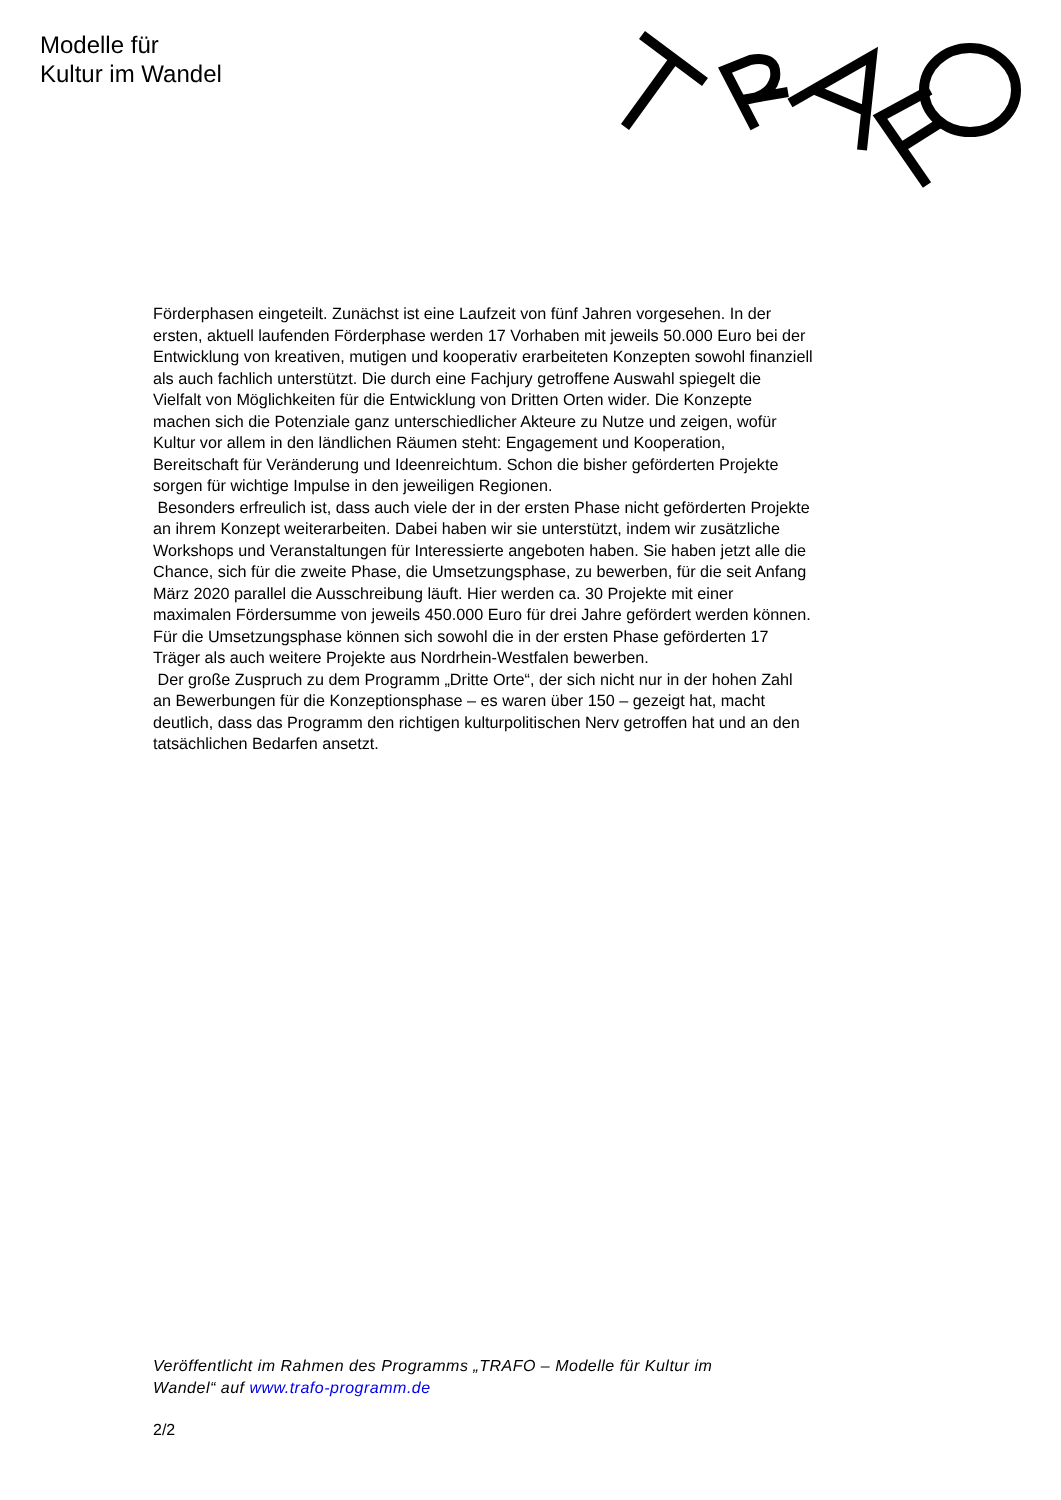Modelle für
Kultur im Wandel
Förderphasen eingeteilt. Zunächst ist eine Laufzeit von fünf Jahren vorgesehen. In der ersten, aktuell laufenden Förderphase werden 17 Vorhaben mit jeweils 50.000 Euro bei der Entwicklung von kreativen, mutigen und kooperativ erarbeiteten Konzepten sowohl finanziell als auch fachlich unterstützt. Die durch eine Fachjury getroffene Auswahl spiegelt die Vielfalt von Möglichkeiten für die Entwicklung von Dritten Orten wider. Die Konzepte machen sich die Potenziale ganz unterschiedlicher Akteure zu Nutze und zeigen, wofür Kultur vor allem in den ländlichen Räumen steht: Engagement und Kooperation, Bereitschaft für Veränderung und Ideenreichtum. Schon die bisher geförderten Projekte sorgen für wichtige Impulse in den jeweiligen Regionen.
Besonders erfreulich ist, dass auch viele der in der ersten Phase nicht geförderten Projekte an ihrem Konzept weiterarbeiten. Dabei haben wir sie unterstützt, indem wir zusätzliche Workshops und Veranstaltungen für Interessierte angeboten haben. Sie haben jetzt alle die Chance, sich für die zweite Phase, die Umsetzungsphase, zu bewerben, für die seit Anfang März 2020 parallel die Ausschreibung läuft. Hier werden ca. 30 Projekte mit einer maximalen Fördersumme von jeweils 450.000 Euro für drei Jahre gefördert werden können. Für die Umsetzungsphase können sich sowohl die in der ersten Phase geförderten 17 Träger als auch weitere Projekte aus Nordrhein-Westfalen bewerben.
Der große Zuspruch zu dem Programm „Dritte Orte“, der sich nicht nur in der hohen Zahl an Bewerbungen für die Konzeptionsphase – es waren über 150 – gezeigt hat, macht deutlich, dass das Programm den richtigen kulturpolitischen Nerv getroffen hat und an den tatsächlichen Bedarfen ansetzt.
Veröffentlicht im Rahmen des Programms „TRAFO – Modelle für Kultur im
Wandel“ auf www.trafo-programm.de
2/2